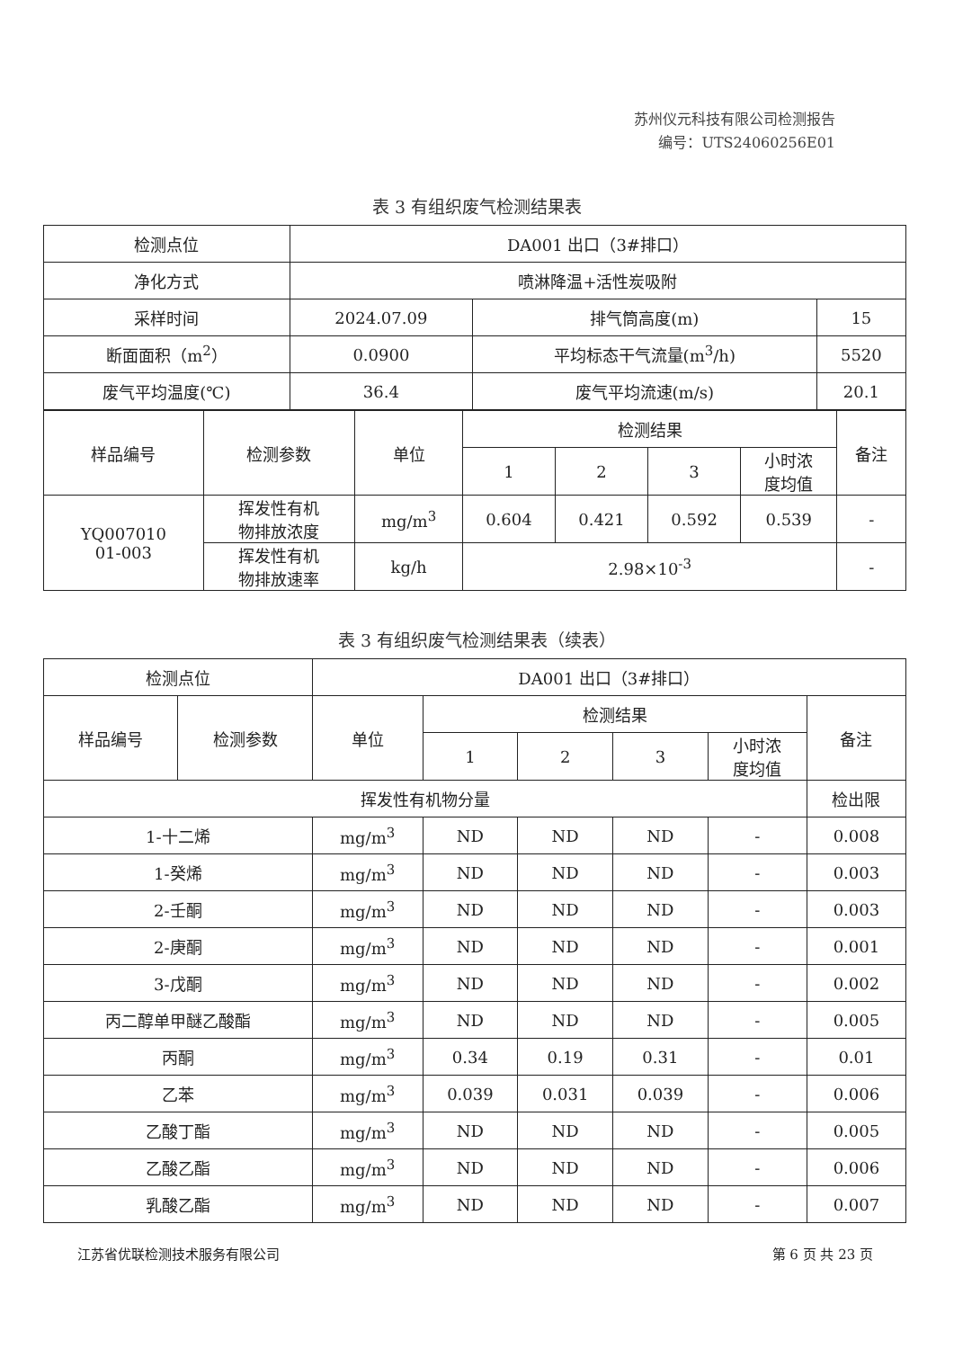苏州仪元科技有限公司检测报告
编号：UTS24060256E01
表 3 有组织废气检测结果表
| 检测点位 | DA001 出口（3#排口） | | |
| 净化方式 | 喷淋降温+活性炭吸附 | | |
| 采样时间 | 2024.07.09 | 排气筒高度(m) | 15 |
| 断面面积（m<sup>2</sup>） | 0.0900 | 平均标态干气流量(m<sup>3</sup>/h) | 5520 |
| 废气平均温度(℃) | 36.4 | 废气平均流速(m/s) | 20.1 |
| 样品编号 | 检测参数 | 单位 | 检测结果 | | | | 备注 |
| --- | --- | --- | --- | --- | --- | --- | --- |
| | | | 1 | 2 | 3 | 小时浓 度均值 | |
| YQ007010 01-003 | 挥发性有机 物排放浓度 | mg/m<sup>3</sup> | 0.604 | 0.421 | 0.592 | 0.539 | - |
| | 挥发性有机 物排放速率 | kg/h | 2.98×10<sup>-3</sup> | | | | - |
表 3 有组织废气检测结果表（续表）
| 检测点位 | | DA001 出口（3#排口） | | | | | |
| 样品编号 | 检测参数 | 单位 | 检测结果 | | | | 备注 |
| | | | 1 | 2 | 3 | 小时浓 度均值 | |
| 挥发性有机物分量 | | | | | | | 检出限 |
| 1-十二烯 | | mg/m<sup>3</sup> | ND | ND | ND | - | 0.008 |
| 1-癸烯 | | mg/m<sup>3</sup> | ND | ND | ND | - | 0.003 |
| 2-壬酮 | | mg/m<sup>3</sup> | ND | ND | ND | - | 0.003 |
| 2-庚酮 | | mg/m<sup>3</sup> | ND | ND | ND | - | 0.001 |
| 3-戊酮 | | mg/m<sup>3</sup> | ND | ND | ND | - | 0.002 |
| 丙二醇单甲醚乙酸酯 | | mg/m<sup>3</sup> | ND | ND | ND | - | 0.005 |
| 丙酮 | | mg/m<sup>3</sup> | 0.34 | 0.19 | 0.31 | - | 0.01 |
| 乙苯 | | mg/m<sup>3</sup> | 0.039 | 0.031 | 0.039 | - | 0.006 |
| 乙酸丁酯 | | mg/m<sup>3</sup> | ND | ND | ND | - | 0.005 |
| 乙酸乙酯 | | mg/m<sup>3</sup> | ND | ND | ND | - | 0.006 |
| 乳酸乙酯 | | mg/m<sup>3</sup> | ND | ND | ND | - | 0.007 |
江苏省优联检测技术服务有限公司 第 6 页 共 23 页